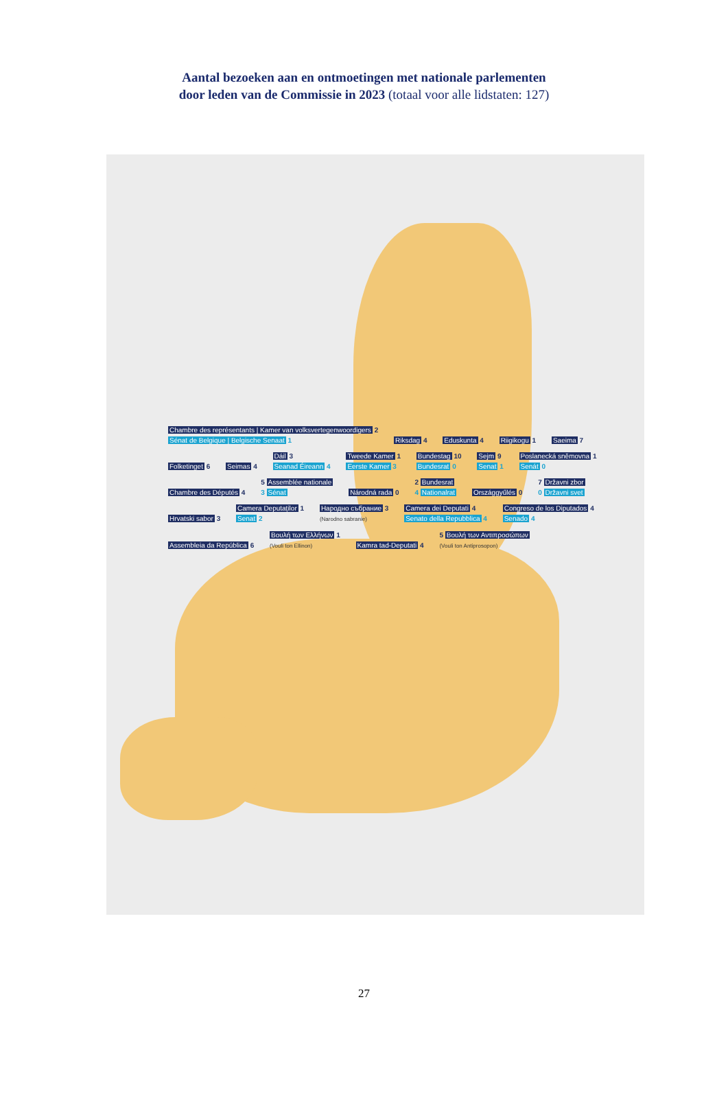Aantal bezoeken aan en ontmoetingen met nationale parlementen
door leden van de Commissie in 2023 (totaal voor alle lidstaten: 127)
Chambre des représentants | Kamer van volksvertegenwoordigers 2
Sénat de Belgique | Belgische Senaat 1
Riksdag 4 Eduskunta 4 Riigikogu 1 Saeima 7 Folketinget 6 Seimas 4
Dáil 3
Seanad Éireann 4
Tweede Kamer 1
Eerste Kamer 3
Bundestag 10
Bundesrat 0
Sejm 9
Senat 1
Poslanecká sněmovna 1
Senát 0
Chambre des Députés 4
5 Assemblée nationale
3 Sénat
Národná rada 0
2 Bundesrat
4 Nationalrat
Országgyűlés 0
7 Državni zbor
0 Državni svet
Hrvatski sabor 3
Camera Deputaților 1
Senat 2
Народно събрание 3
(Narodno sabranie)
Camera dei Deputati 4
Senato della Repubblica 4
Congreso de los Diputados 4
Senado 4
Assembleia da República 6
Βουλή των Ελλήνων 1
(Vouli ton Ellinon)
Kamra tad-Deputati 4
5 Βουλή των Αντιπροσώπων
(Vouli ton Antiprosopon)
27